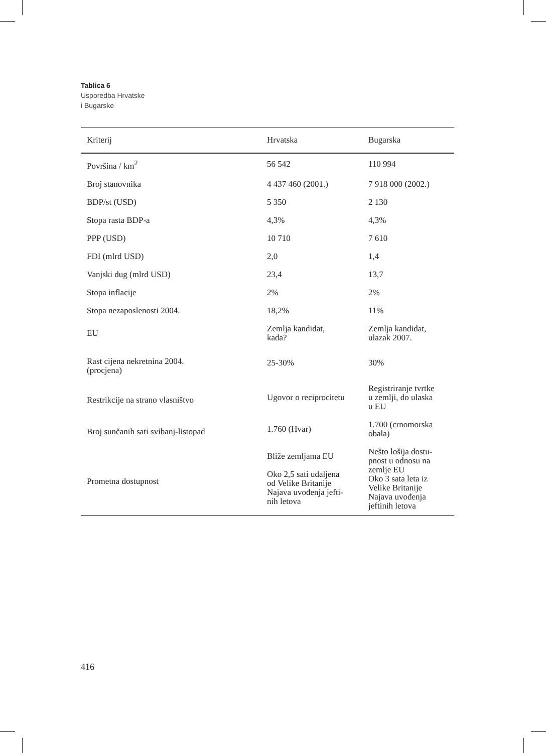Tablica 6
Usporedba Hrvatske
i Bugarske
| Kriterij | Hrvatska | Bugarska |
| --- | --- | --- |
| Površina / km<sup>2</sup> | 56 542 | 110 994 |
| Broj stanovnika | 4 437 460 (2001.) | 7 918 000 (2002.) |
| BDP/st (USD) | 5 350 | 2 130 |
| Stopa rasta BDP-a | 4,3% | 4,3% |
| PPP (USD) | 10 710 | 7 610 |
| FDI (mlrd USD) | 2,0 | 1,4 |
| Vanjski dug (mlrd USD) | 23,4 | 13,7 |
| Stopa inflacije | 2% | 2% |
| Stopa nezaposlenosti 2004. | 18,2% | 11% |
| EU | Zemlja kandidat, kada? | Zemlja kandidat, ulazak 2007. |
| Rast cijena nekretnina 2004. (procjena) | 25-30% | 30% |
| Restrikcije na strano vlasništvo | Ugovor o reciprocitetu | Registriranje tvrtke u zemlji, do ulaska u EU |
| Broj sunčanih sati svibanj-listopad | 1.760 (Hvar) | 1.700 (crnomorska obala) |
| Prometna dostupnost | Bliže zemljama EU Oko 2,5 sati udaljena od Velike Britanije Najava uvođenja jefti- nih letova | Nešto lošija dostu- pnost u odnosu na zemlje EU Oko 3 sata leta iz Velike Britanije Najava uvođenja jeftinih letova |
416